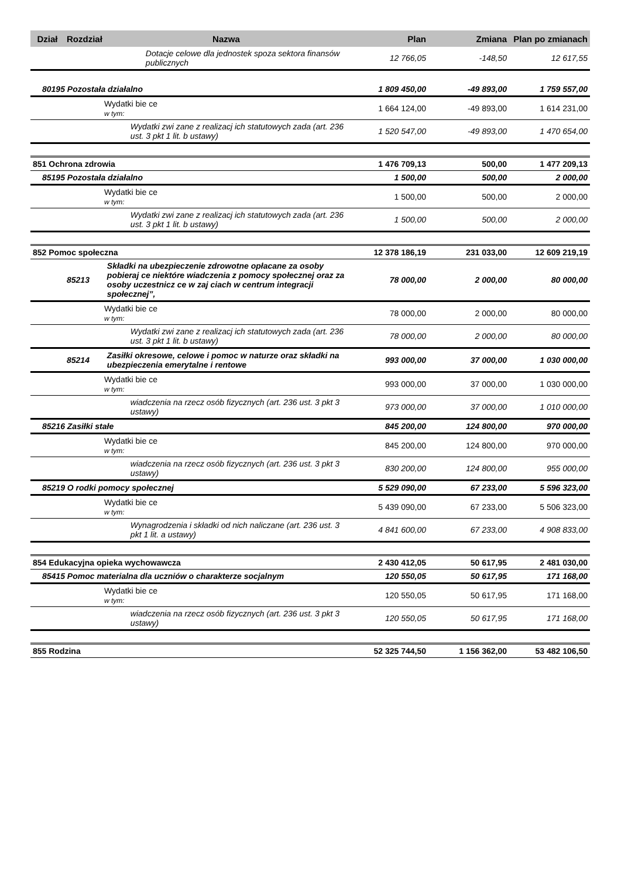| Dział | Rozdział | Nazwa | Plan | Zmiana | Plan po zmianach |
| --- | --- | --- | --- | --- | --- |
| | | Dotacje celowe dla jednostek spoza sektora finansów publicznych | 12 766,05 | -148,50 | 12 617,55 |
| 80195 Pozostała działalno | | | 1 809 450,00 | -49 893,00 | 1 759 557,00 |
| | Wydatki bie ce w tym: | | 1 664 124,00 | -49 893,00 | 1 614 231,00 |
| | | Wydatki zwi zane z realizacj ich statutowych zada (art. 236 ust. 3 pkt 1 lit. b ustawy) | 1 520 547,00 | -49 893,00 | 1 470 654,00 |
| 851 Ochrona zdrowia | | | 1 476 709,13 | 500,00 | 1 477 209,13 |
| 85195 Pozostała działalno | | | 1 500,00 | 500,00 | 2 000,00 |
| | Wydatki bie ce w tym: | | 1 500,00 | 500,00 | 2 000,00 |
| | | Wydatki zwi zane z realizacj ich statutowych zada (art. 236 ust. 3 pkt 1 lit. b ustawy) | 1 500,00 | 500,00 | 2 000,00 |
| 852 Pomoc społeczna | | | 12 378 186,19 | 231 033,00 | 12 609 219,19 |
| | 85213 | Składki na ubezpieczenie zdrowotne opłacane za osoby pobieraj ce niektóre wiadczenia z pomocy społecznej oraz za osoby uczestnicz ce w zaj ciach w centrum integracji społecznej”, | 78 000,00 | 2 000,00 | 80 000,00 |
| | Wydatki bie ce w tym: | | 78 000,00 | 2 000,00 | 80 000,00 |
| | | Wydatki zwi zane z realizacj ich statutowych zada (art. 236 ust. 3 pkt 1 lit. b ustawy) | 78 000,00 | 2 000,00 | 80 000,00 |
| | 85214 | Zasiłki okresowe, celowe i pomoc w naturze oraz składki na ubezpieczenia emerytalne i rentowe | 993 000,00 | 37 000,00 | 1 030 000,00 |
| | Wydatki bie ce w tym: | | 993 000,00 | 37 000,00 | 1 030 000,00 |
| | | wiadczenia na rzecz osób fizycznych (art. 236 ust. 3 pkt 3 ustawy) | 973 000,00 | 37 000,00 | 1 010 000,00 |
| 85216 Zasiłki stałe | | | 845 200,00 | 124 800,00 | 970 000,00 |
| | Wydatki bie ce w tym: | | 845 200,00 | 124 800,00 | 970 000,00 |
| | | wiadczenia na rzecz osób fizycznych (art. 236 ust. 3 pkt 3 ustawy) | 830 200,00 | 124 800,00 | 955 000,00 |
| 85219 O rodki pomocy społecznej | | | 5 529 090,00 | 67 233,00 | 5 596 323,00 |
| | Wydatki bie ce w tym: | | 5 439 090,00 | 67 233,00 | 5 506 323,00 |
| | | Wynagrodzenia i składki od nich naliczane (art. 236 ust. 3 pkt 1 lit. a ustawy) | 4 841 600,00 | 67 233,00 | 4 908 833,00 |
| 854 Edukacyjna opieka wychowawcza | | | 2 430 412,05 | 50 617,95 | 2 481 030,00 |
| 85415 Pomoc materialna dla uczniów o charakterze socjalnym | | | 120 550,05 | 50 617,95 | 171 168,00 |
| | Wydatki bie ce w tym: | | 120 550,05 | 50 617,95 | 171 168,00 |
| | | wiadczenia na rzecz osób fizycznych (art. 236 ust. 3 pkt 3 ustawy) | 120 550,05 | 50 617,95 | 171 168,00 |
| 855 Rodzina | | | 52 325 744,50 | 1 156 362,00 | 53 482 106,50 |